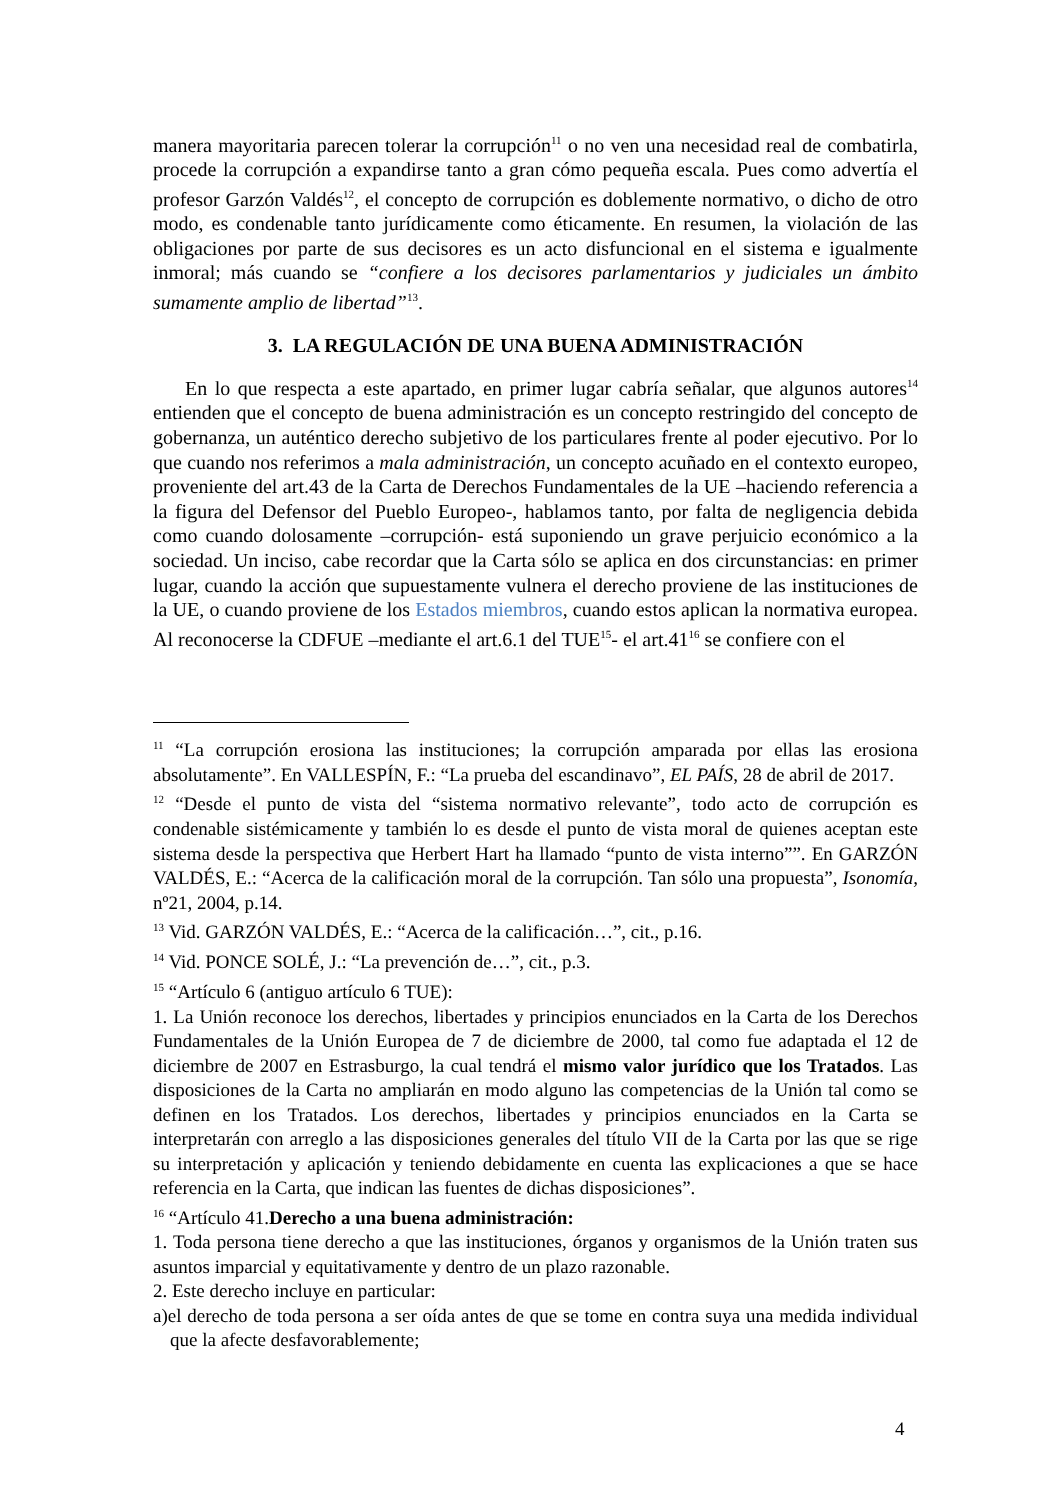manera mayoritaria parecen tolerar la corrupción<sup>11</sup> o no ven una necesidad real de combatirla, procede la corrupción a expandirse tanto a gran cómo pequeña escala. Pues como advertía el profesor Garzón Valdés<sup>12</sup>, el concepto de corrupción es doblemente normativo, o dicho de otro modo, es condenable tanto jurídicamente como éticamente. En resumen, la violación de las obligaciones por parte de sus decisores es un acto disfuncional en el sistema e igualmente inmoral; más cuando se “confiere a los decisores parlamentarios y judiciales un ámbito sumamente amplio de libertad”<sup>13</sup>.
3. LA REGULACIÓN DE UNA BUENA ADMINISTRACIÓN
En lo que respecta a este apartado, en primer lugar cabría señalar, que algunos autores<sup>14</sup> entienden que el concepto de buena administración es un concepto restringido del concepto de gobernanza, un auténtico derecho subjetivo de los particulares frente al poder ejecutivo. Por lo que cuando nos referimos a mala administración, un concepto acuñado en el contexto europeo, proveniente del art.43 de la Carta de Derechos Fundamentales de la UE –haciendo referencia a la figura del Defensor del Pueblo Europeo-, hablamos tanto, por falta de negligencia debida como cuando dolosamente –corrupción- está suponiendo un grave perjuicio económico a la sociedad. Un inciso, cabe recordar que la Carta sólo se aplica en dos circunstancias: en primer lugar, cuando la acción que supuestamente vulnera el derecho proviene de las instituciones de la UE, o cuando proviene de los Estados miembros, cuando estos aplican la normativa europea. Al reconocerse la CDFUE –mediante el art.6.1 del TUE<sup>15</sup>- el art.41<sup>16</sup> se confiere con el
<sup>11</sup> “La corrupción erosiona las instituciones; la corrupción amparada por ellas las erosiona absolutamente”. En VALLESPÍN, F.: “La prueba del escandinavo”, EL PAÍS, 28 de abril de 2017.
<sup>12</sup> “Desde el punto de vista del “sistema normativo relevante”, todo acto de corrupción es condenable sistémicamente y también lo es desde el punto de vista moral de quienes aceptan este sistema desde la perspectiva que Herbert Hart ha llamado “punto de vista interno””. En GARZÓN VALDÉS, E.: “Acerca de la calificación moral de la corrupción. Tan sólo una propuesta”, Isonomía, nº21, 2004, p.14.
<sup>13</sup> Vid. GARZÓN VALDÉS, E.: “Acerca de la calificación…”, cit., p.16.
<sup>14</sup> Vid. PONCE SOLÉ, J.: “La prevención de…”, cit., p.3.
<sup>15</sup> “Artículo 6 (antiguo artículo 6 TUE):
1. La Unión reconoce los derechos, libertades y principios enunciados en la Carta de los Derechos Fundamentales de la Unión Europea de 7 de diciembre de 2000, tal como fue adaptada el 12 de diciembre de 2007 en Estrasburgo, la cual tendrá el mismo valor jurídico que los Tratados. Las disposiciones de la Carta no ampliarán en modo alguno las competencias de la Unión tal como se definen en los Tratados. Los derechos, libertades y principios enunciados en la Carta se interpretarán con arreglo a las disposiciones generales del título VII de la Carta por las que se rige su interpretación y aplicación y teniendo debidamente en cuenta las explicaciones a que se hace referencia en la Carta, que indican las fuentes de dichas disposiciones”.
<sup>16</sup> “Artículo 41.Derecho a una buena administración:
1. Toda persona tiene derecho a que las instituciones, órganos y organismos de la Unión traten sus asuntos imparcial y equitativamente y dentro de un plazo razonable.
2. Este derecho incluye en particular:
a)el derecho de toda persona a ser oída antes de que se tome en contra suya una medida individual que la afecte desfavorablemente;
4